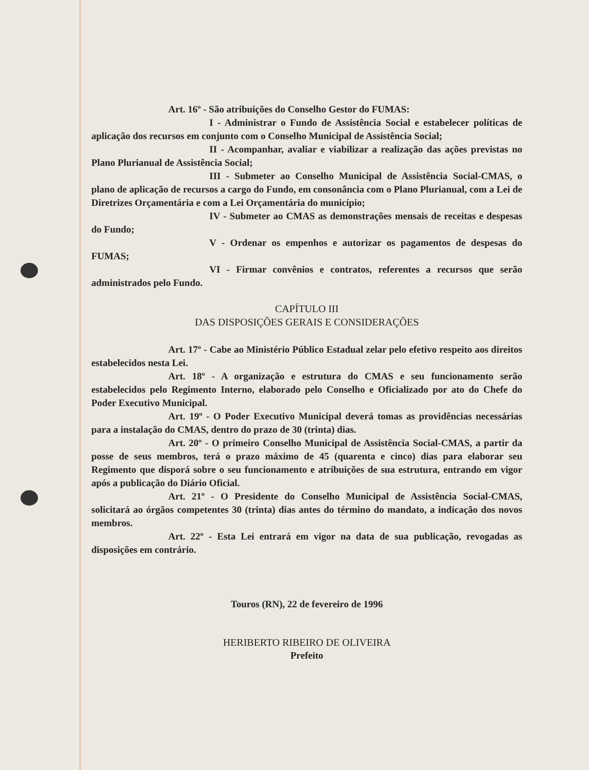Art. 16º - São atribuições do Conselho Gestor do FUMAS:
I - Administrar o Fundo de Assistência Social e estabelecer políticas de aplicação dos recursos em conjunto com o Conselho Municipal de Assistência Social;
II - Acompanhar, avaliar e viabilizar a realização das ações previstas no Plano Plurianual de Assistência Social;
III - Submeter ao Conselho Municipal de Assistência Social-CMAS, o plano de aplicação de recursos a cargo do Fundo, em consonância com o Plano Plurianual, com a Lei de Diretrizes Orçamentária e com a Lei Orçamentária do município;
IV - Submeter ao CMAS as demonstrações mensais de receitas e despesas do Fundo;
V - Ordenar os empenhos e autorizar os pagamentos de despesas do FUMAS;
VI - Firmar convênios e contratos, referentes a recursos que serão administrados pelo Fundo.
CAPÍTULO III
DAS DISPOSIÇÕES GERAIS E CONSIDERAÇÕES
Art. 17º - Cabe ao Ministério Público Estadual zelar pelo efetivo respeito aos direitos estabelecidos nesta Lei.
Art. 18º - A organização e estrutura do CMAS e seu funcionamento serão estabelecidos pelo Regimento Interno, elaborado pelo Conselho e Oficializado por ato do Chefe do Poder Executivo Municipal.
Art. 19º - O Poder Executivo Municipal deverá tomas as providências necessárias para a instalação do CMAS, dentro do prazo de 30 (trinta) dias.
Art. 20º - O primeiro Conselho Municipal de Assistência Social-CMAS, a partir da posse de seus membros, terá o prazo máximo de 45 (quarenta e cinco) dias para elaborar seu Regimento que disporá sobre o seu funcionamento e atribuições de sua estrutura, entrando em vigor após a publicação do Diário Oficial.
Art. 21º - O Presidente do Conselho Municipal de Assistência Social-CMAS, solicitará ao órgãos competentes 30 (trinta) dias antes do término do mandato, a indicação dos novos membros.
Art. 22º - Esta Lei entrará em vigor na data de sua publicação, revogadas as disposições em contrário.
Touros (RN), 22 de fevereiro de 1996
HERIBERTO RIBEIRO DE OLIVEIRA
Prefeito